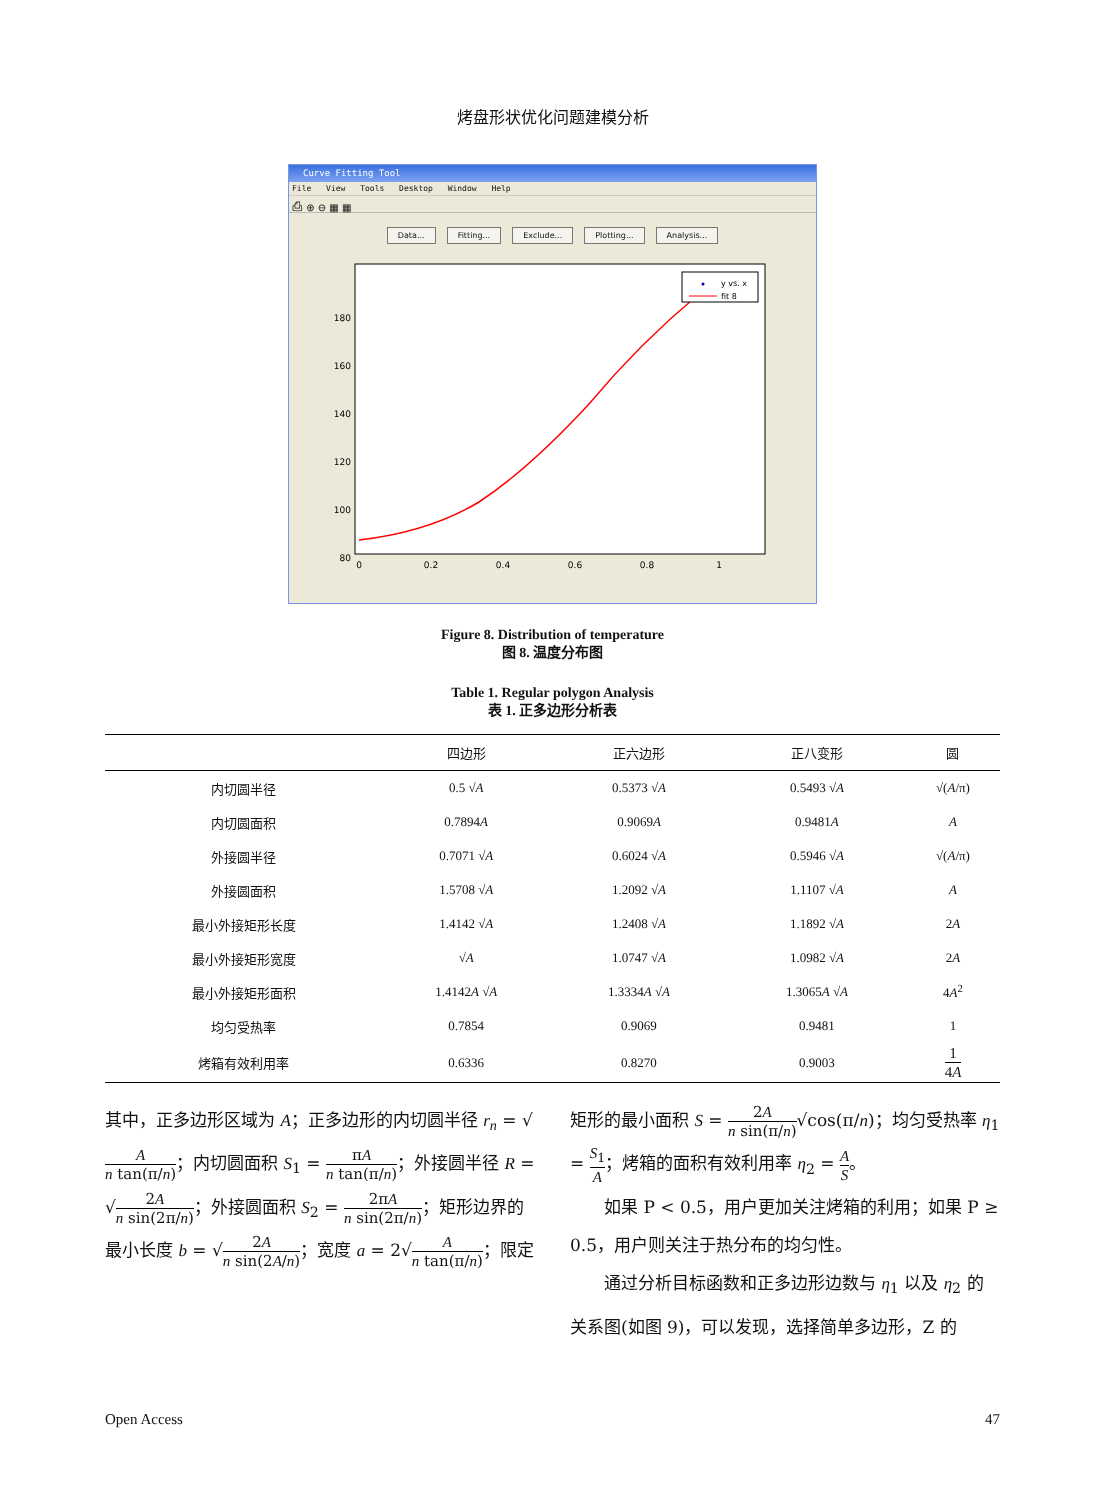烤盘形状优化问题建模分析
Curve Fitting Tool
File View Tools Desktop Window Help
⎙ ⊕ ⊖ ▦ ▦
Data... Fitting... Exclude... Plotting... Analysis...
180
160
140
120
100
80
0
0.2
0.4
0.6
0.8
1
y vs. x
fit 8
Figure 8. Distribution of temperature
图 8. 温度分布图
Table 1. Regular polygon Analysis
表 1. 正多边形分析表
| | 四边形 | 正六边形 | 正八变形 | 圆 |
| --- | --- | --- | --- | --- |
| 内切圆半径 | 0.5 √ A | 0.5373 √ A | 0.5493 √ A | √( A /π) |
| 内切圆面积 | 0.7894 A | 0.9069 A | 0.9481 A | A |
| 外接圆半径 | 0.7071 √ A | 0.6024 √ A | 0.5946 √ A | √( A /π) |
| 外接圆面积 | 1.5708 √ A | 1.2092 √ A | 1.1107 √ A | A |
| 最小外接矩形长度 | 1.4142 √ A | 1.2408 √ A | 1.1892 √ A | 2 A |
| 最小外接矩形宽度 | √ A | 1.0747 √ A | 1.0982 √ A | 2 A |
| 最小外接矩形面积 | 1.4142 A √ A | 1.3334 A √ A | 1.3065 A √ A | 4 A<sup>2</sup> |
| 均匀受热率 | 0.7854 | 0.9069 | 0.9481 | 1 |
| 烤箱有效利用率 | 0.6336 | 0.8270 | 0.9003 | 1 4 A |
其中，正多边形区域为 A；正多边形的内切圆半径 r<sub>n</sub> = √A n tan(π/n)；内切圆面积 S<sub>1</sub> = πA n tan(π/n)；外接圆半径 R = √2A n sin(2π/n)；外接圆面积 S<sub>2</sub> = 2πA n sin(2π/n)；矩形边界的最小长度 b = √2A n sin(2A/n)；宽度 a = 2√A n tan(π/n)；限定
矩形的最小面积 S = 2A n sin(π/n)√cos(π/n)；均匀受热率 η<sub>1</sub> = S<sub>1</sub> A；烤箱的面积有效利用率 η<sub>2</sub> = A S。
  如果 P < 0.5，用户更加关注烤箱的利用；如果 P ≥ 0.5，用户则关注于热分布的均匀性。
  通过分析目标函数和正多边形边数与 η<sub>1</sub> 以及 η<sub>2</sub> 的关系图(如图 9)，可以发现，选择简单多边形，Z 的
Open Access 47